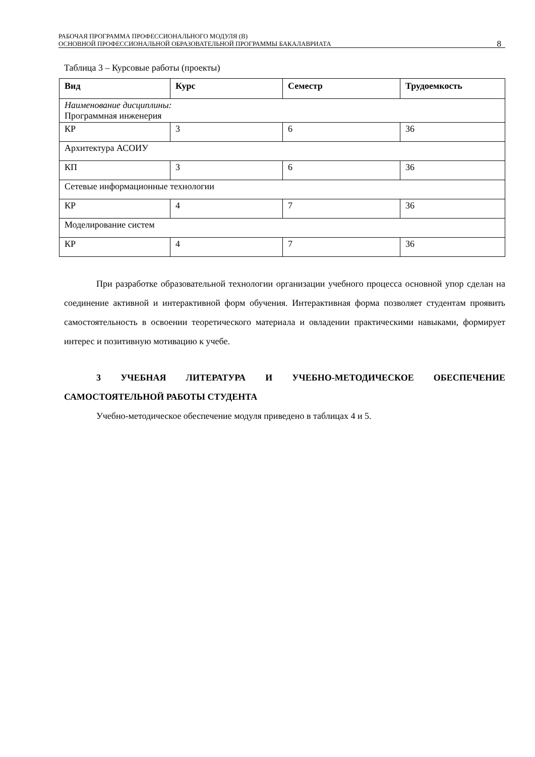РАБОЧАЯ ПРОГРАММА ПРОФЕССИОНАЛЬНОГО МОДУЛЯ (В)
ОСНОВНОЙ ПРОФЕССИОНАЛЬНОЙ ОБРАЗОВАТЕЛЬНОЙ ПРОГРАММЫ БАКАЛАВРИАТА
8
Таблица 3 – Курсовые работы (проекты)
| Вид | Курс | Семестр | Трудоемкость |
| --- | --- | --- | --- |
| Наименование дисциплины: Программная инженерия | | | |
| КР | 3 | 6 | 36 |
| Архитектура АСОИУ | | | |
| КП | 3 | 6 | 36 |
| Сетевые информационные технологии | | | |
| КР | 4 | 7 | 36 |
| Моделирование систем | | | |
| КР | 4 | 7 | 36 |
При разработке образовательной технологии организации учебного процесса основной упор сделан на соединение активной и интерактивной форм обучения. Интерактивная форма позволяет студентам проявить самостоятельность в освоении теоретического материала и овладении практическими навыками, формирует интерес и позитивную мотивацию к учебе.
3 УЧЕБНАЯ ЛИТЕРАТУРА И УЧЕБНО-МЕТОДИЧЕСКОЕ ОБЕСПЕЧЕНИЕ САМОСТОЯТЕЛЬНОЙ РАБОТЫ СТУДЕНТА
Учебно-методическое обеспечение модуля приведено в таблицах 4 и 5.